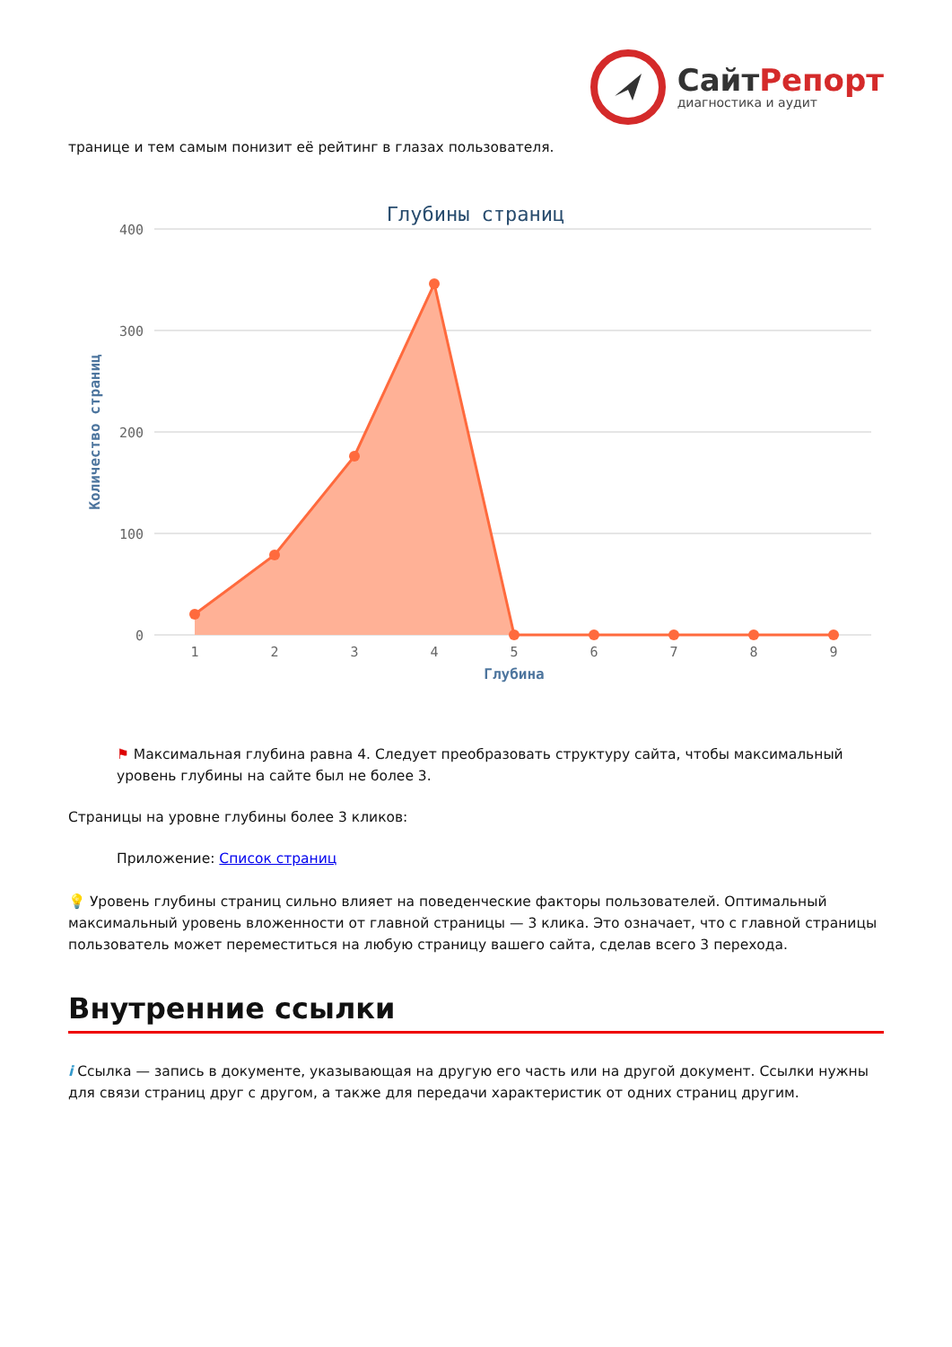СайтРепорт
диагностика и аудит
транице и тем самым понизит её рейтинг в глазах пользователя.
Глубины страниц
400
300
200
100
0
Количество страниц
1
2
3
4
5
6
7
8
9
Глубина
⚑ Максимальная глубина равна 4. Следует преобразовать структуру сайта, чтобы максимальный уровень глубины на сайте был не более 3.
Страницы на уровне глубины более 3 кликов:
Приложение: Список страниц
💡 Уровень глубины страниц сильно влияет на поведенческие факторы пользователей. Оптимальный максимальный уровень вложенности от главной страницы — 3 клика. Это означает, что с главной страницы пользователь может переместиться на любую страницу вашего сайта, сделав всего 3 перехода.
Внутренние ссылки
i Ссылка — запись в документе, указывающая на другую его часть или на другой документ. Ссылки нужны для связи страниц друг с другом, а также для передачи характеристик от одних страниц другим.